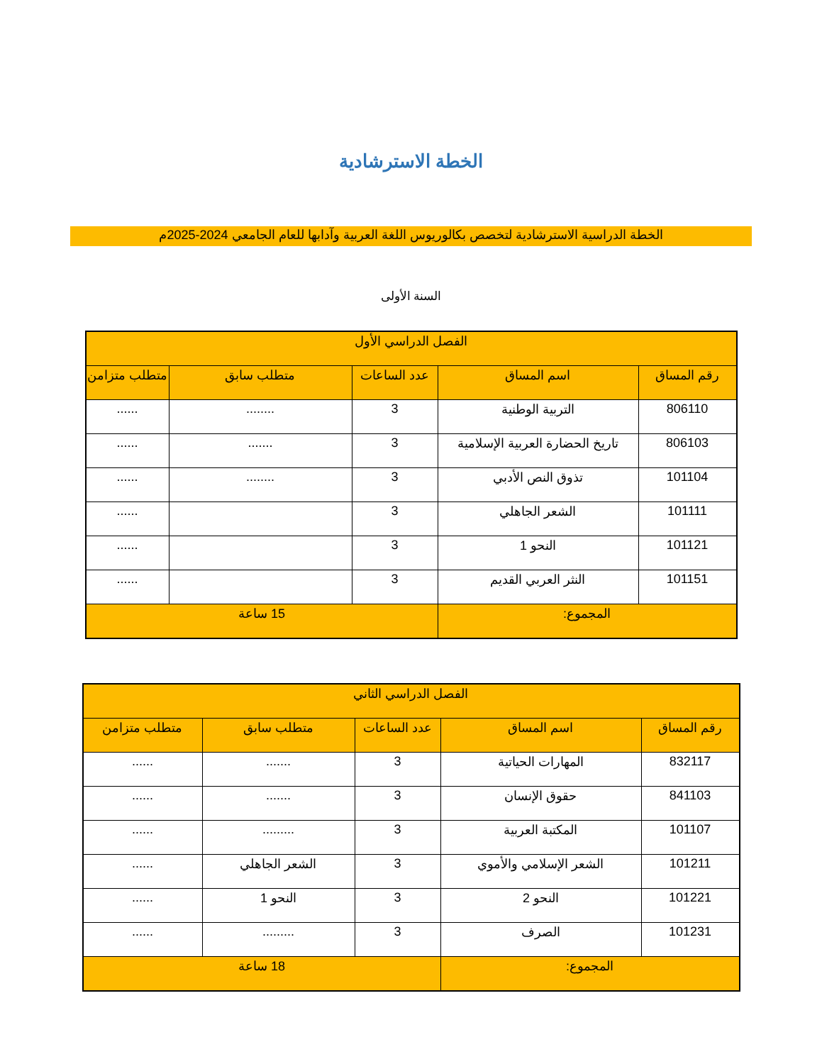الخطة الاسترشادية
الخطة الدراسية الاسترشادية لتخصص بكالوريوس اللغة العربية وآدابها للعام الجامعي 2024-2025م
السنة الأولى
| الفصل الدراسي الأول | | | | |
| --- | --- | --- | --- | --- |
| رقم المساق | اسم المساق | عدد الساعات | متطلب سابق | متطلب متزامن |
| 806110 | التربية الوطنية | 3 | ........ | ...... |
| 806103 | تاريخ الحضارة العربية الإسلامية | 3 | ....... | ...... |
| 101104 | تذوق النص الأدبي | 3 | ........ | ...... |
| 101111 | الشعر الجاهلي | 3 | | ...... |
| 101121 | النحو 1 | 3 | | ...... |
| 101151 | النثر العربي القديم | 3 | | ...... |
| المجموع: | | 15 ساعة | | |
| الفصل الدراسي الثاني | | | | |
| --- | --- | --- | --- | --- |
| رقم المساق | اسم المساق | عدد الساعات | متطلب سابق | متطلب متزامن |
| 832117 | المهارات الحياتية | 3 | ....... | ...... |
| 841103 | حقوق الإنسان | 3 | ....... | ...... |
| 101107 | المكتبة العربية | 3 | ......... | ...... |
| 101211 | الشعر الإسلامي والأموي | 3 | الشعر الجاهلي | ...... |
| 101221 | النحو 2 | 3 | النحو 1 | ...... |
| 101231 | الصرف | 3 | ......... | ...... |
| المجموع: | | 18 ساعة | | |